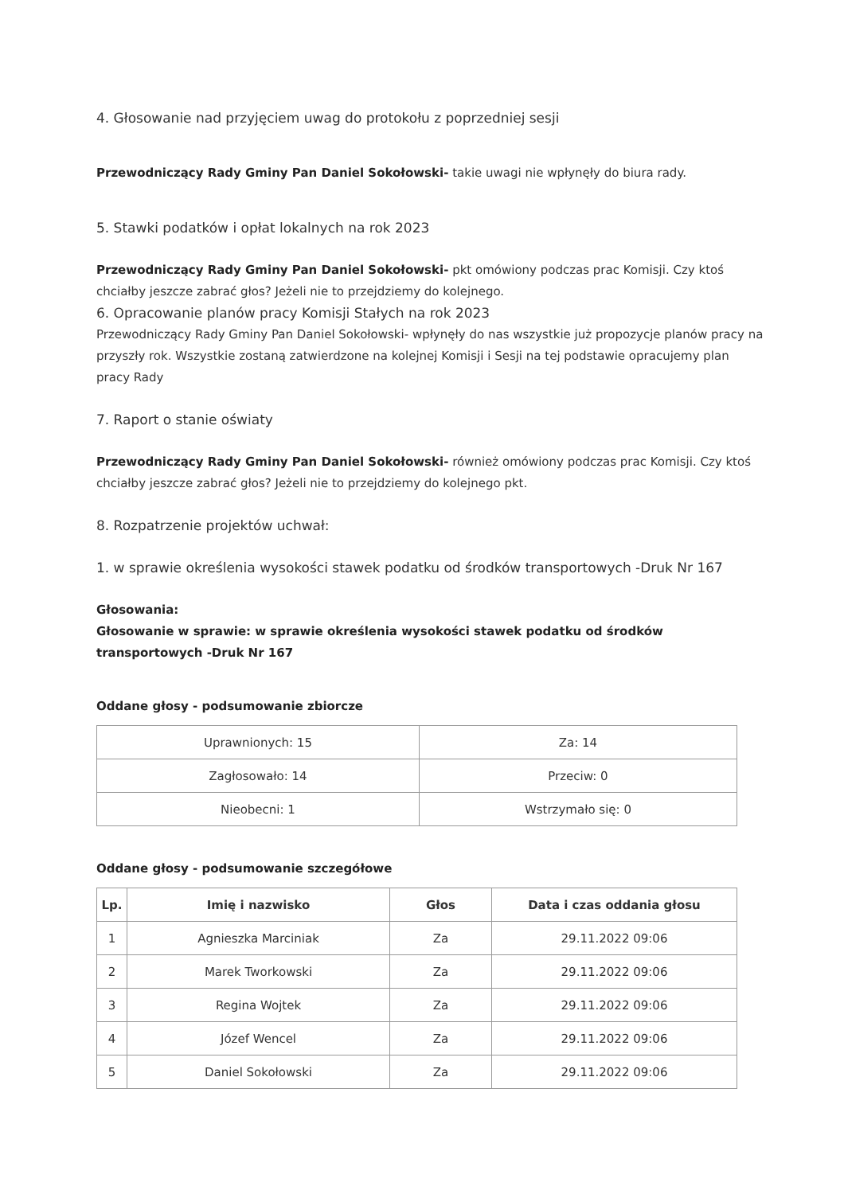4. Głosowanie nad przyjęciem uwag do protokołu z poprzedniej sesji
Przewodniczący Rady Gminy Pan Daniel Sokołowski- takie uwagi nie wpłynęły do biura rady.
5. Stawki podatków i opłat lokalnych na rok 2023
Przewodniczący Rady Gminy Pan Daniel Sokołowski- pkt omówiony podczas prac Komisji. Czy ktoś chciałby jeszcze zabrać głos? Jeżeli nie to przejdziemy do kolejnego.
6. Opracowanie planów pracy Komisji Stałych na rok 2023
Przewodniczący Rady Gminy Pan Daniel Sokołowski- wpłynęły do nas wszystkie już propozycje planów pracy na przyszły rok. Wszystkie zostaną zatwierdzone na kolejnej Komisji i Sesji na tej podstawie opracujemy plan pracy Rady
7. Raport o stanie oświaty
Przewodniczący Rady Gminy Pan Daniel Sokołowski- również omówiony podczas prac Komisji. Czy ktoś chciałby jeszcze zabrać głos? Jeżeli nie to przejdziemy do kolejnego pkt.
8. Rozpatrzenie projektów uchwał:
1. w sprawie określenia wysokości stawek podatku od środków transportowych -Druk Nr 167
Głosowania:
Głosowanie w sprawie: w sprawie określenia wysokości stawek podatku od środków transportowych -Druk Nr 167
Oddane głosy - podsumowanie zbiorcze
| Uprawnionych: 15 | Za: 14 |
| Zagłosowało: 14 | Przeciw: 0 |
| Nieobecni: 1 | Wstrzymało się: 0 |
Oddane głosy - podsumowanie szczegółowe
| Lp. | Imię i nazwisko | Głos | Data i czas oddania głosu |
| --- | --- | --- | --- |
| 1 | Agnieszka Marciniak | Za | 29.11.2022 09:06 |
| 2 | Marek Tworkowski | Za | 29.11.2022 09:06 |
| 3 | Regina Wojtek | Za | 29.11.2022 09:06 |
| 4 | Józef Wencel | Za | 29.11.2022 09:06 |
| 5 | Daniel Sokołowski | Za | 29.11.2022 09:06 |